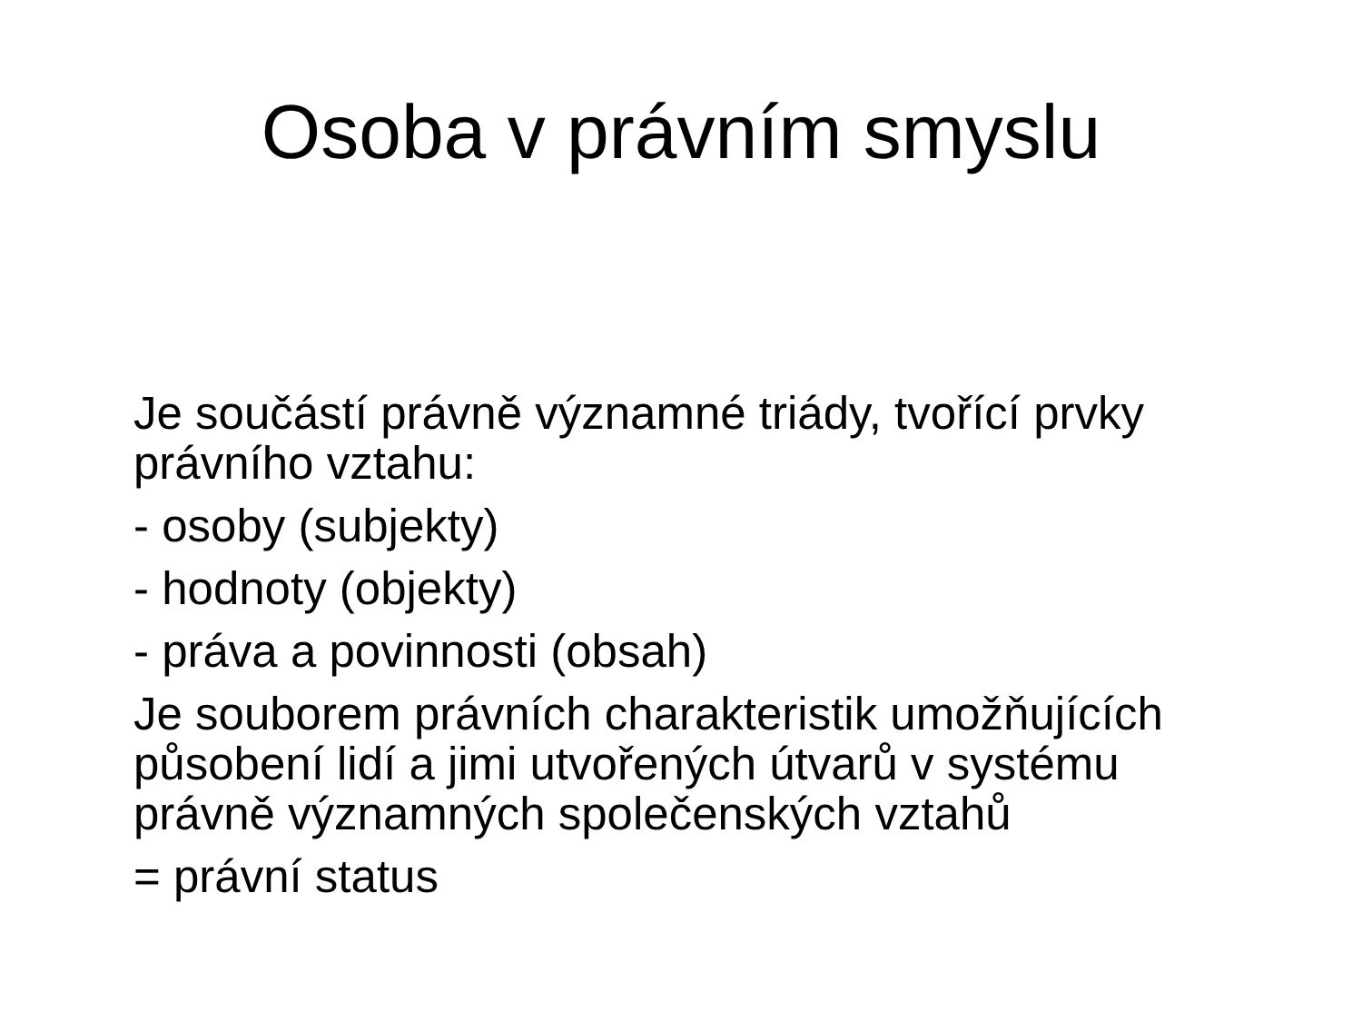Osoba v právním smyslu
Je součástí právně významné triády, tvořící prvky právního vztahu:
- osoby (subjekty)
- hodnoty (objekty)
- práva a povinnosti (obsah)
Je souborem právních charakteristik umožňujících působení lidí a jimi utvořených útvarů v systému právně významných společenských vztahů
= právní status